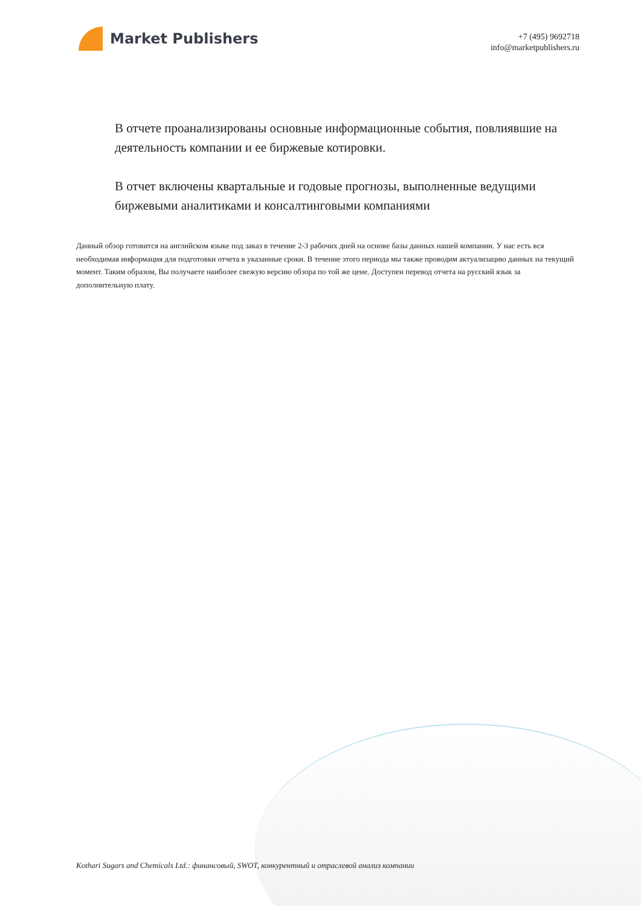Market Publishers
+7 (495) 9692718
info@marketpublishers.ru
В отчете проанализированы основные информационные события, повлиявшие на деятельность компании и ее биржевые котировки.
В отчет включены квартальные и годовые прогнозы, выполненные ведущими биржевыми аналитиками и консалтинговыми компаниями
Данный обзор готовится на английском языке под заказ в течение 2-3 рабочих дней на основе базы данных нашей компании. У нас есть вся необходимая информация для подготовки отчета в указанные сроки. В течение этого периода мы также проводим актуализацию данных на текущий момент. Таким образом, Вы получаете наиболее свежую версию обзора по той же цене. Доступен перевод отчета на русский язык за дополнительную плату.
Kothari Sugars and Chemicals Ltd.: финансовый, SWOT, конкурентный и отраслевой анализ компании